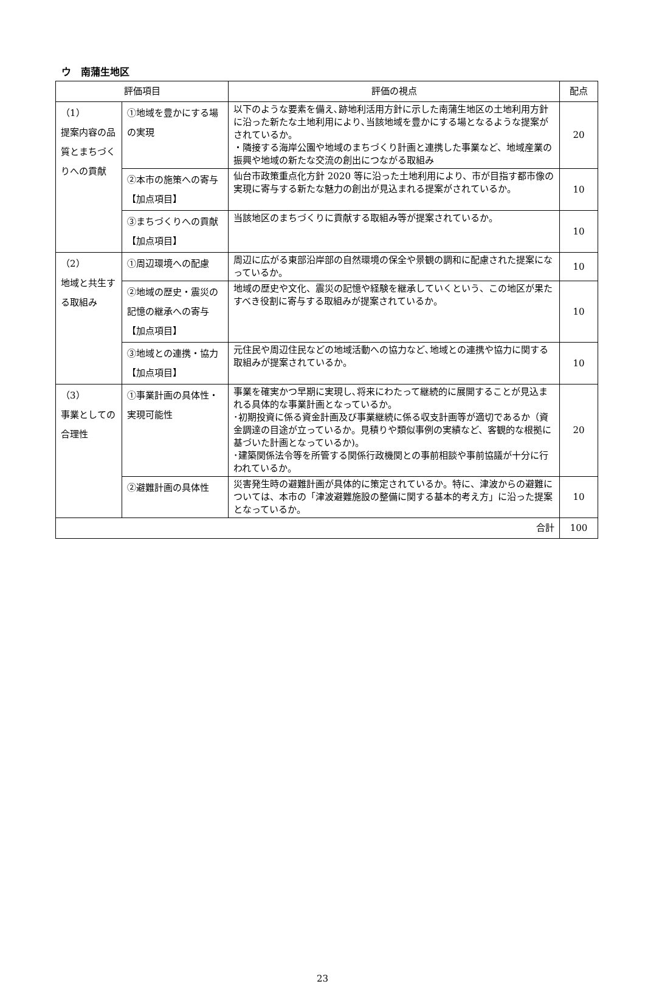ウ　南蒲生地区
| 評価項目 | | 評価の視点 | 配点 |
| --- | --- | --- | --- |
| （1） 提案内容の品質とまちづくりへの貢献 | ①地域を豊かにする場の実現 | 以下のような要素を備え､跡地利活用方針に示した南蒲生地区の土地利用方針に沿った新たな土地利用により､当該地域を豊かにする場となるような提案がされているか。 ・隣接する海岸公園や地域のまちづくり計画と連携した事業など、地域産業の振興や地域の新たな交流の創出につながる取組み | 20 |
| | ②本市の施策への寄与【加点項目】 | 仙台市政策重点化方針 2020 等に沿った土地利用により、市が目指す都市像の実現に寄与する新たな魅力の創出が見込まれる提案がされているか。 | 10 |
| | ③まちづくりへの貢献【加点項目】 | 当該地区のまちづくりに貢献する取組み等が提案されているか。 | 10 |
| （2） 地域と共生する取組み | ①周辺環境への配慮 | 周辺に広がる東部沿岸部の自然環境の保全や景観の調和に配慮された提案になっているか。 | 10 |
| | ②地域の歴史・震災の記憶の継承への寄与【加点項目】 | 地域の歴史や文化、震災の記憶や経験を継承していくという、この地区が果たすべき役割に寄与する取組みが提案されているか。 | 10 |
| | ③地域との連携・協力【加点項目】 | 元住民や周辺住民などの地域活動への協力など､地域との連携や協力に関する取組みが提案されているか。 | 10 |
| （3） 事業としての合理性 | ①事業計画の具体性・実現可能性 | 事業を確実かつ早期に実現し､将来にわたって継続的に展開することが見込まれる具体的な事業計画となっているか。 ･初期投資に係る資金計画及び事業継続に係る収支計画等が適切であるか（資金調達の目途が立っているか。見積りや類似事例の実績など、客観的な根拠に基づいた計画となっているか)。 ･建築関係法令等を所管する関係行政機関との事前相談や事前協議が十分に行われているか。 | 20 |
| | ②避難計画の具体性 | 災害発生時の避難計画が具体的に策定されているか。特に、津波からの避難については、本市の「津波避難施設の整備に関する基本的考え方」に沿った提案となっているか。 | 10 |
| 合計 | | | 100 |
23